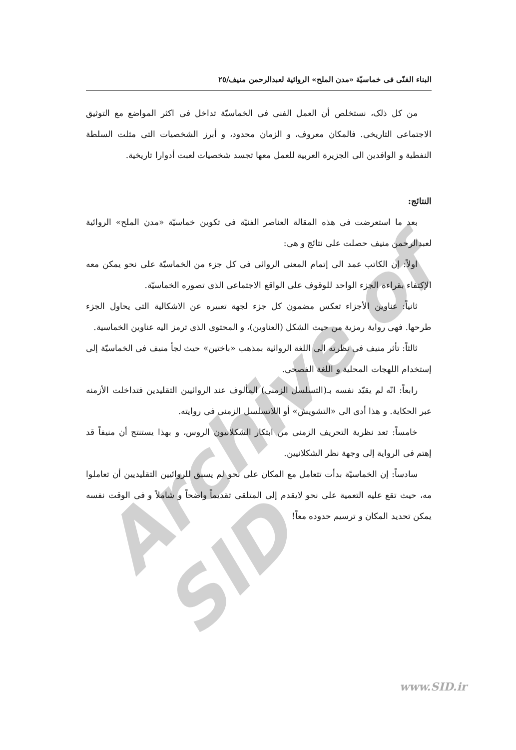Archive of SID
البناء الفنّى فى خماسيّة «مدن الملح» الروائية لعبدالرحمن منيف/٢٥
من كل ذلک، نستخلص أن العمل الفنى فى الخماسيّة تداخل فى اكثر المواضع مع التوثيق الاجتماعى التاريخى. فالمكان معروف، و الزمان محدود، و أبرز الشخصيات التى مثلت السلطة النفطية و الوافدين الى الجزيرة العربية للعمل معها تجسد شخصيات لعبت أدوارا تاريخية.
النتائج:
بعد ما استعرضت فى هذه المقالة العناصر الفنيّة فى تكوين خماسيّة «مدن الملح» الروائية لعبدالرحمن منيف حصلت على نتائج و هى:
اولاً: إن الكاتب عمد الى إتمام المعنى الروائى فى كل جزء من الخماسيّة على نحو يمكن معه الإكتفاء بقراءة الجزء الواحد للوقوف على الواقع الاجتماعى الذى تصوره الخماسيّة.
ثانياً: عناوين الأجزاء تعكس مضمون كل جزء لجهة تعبيره عن الاشكالية التى يحاول الجزء طرحها. فهى رواية رمزية من حيث الشكل (العناوين)، و المحتوى الذى ترمز اليه عناوين الخماسية.
ثالثاً: تأثر منيف فى نظرته الى اللغة الروائية بمذهب «باختين» حيث لجأ منيف فى الخماسيّة إلى إستخدام اللهجات المحلية و اللغة الفصحى.
رابعاً: انّه لم يقيّد نفسه بـ(التسلسل الزمنى) المألوف عند الروائيين التقليدين فتداخلت الأزمنه عبر الحكاية. و هذا أدى الى «التشويش» أو اللاتسلسل الزمنى فى روايته.
خامساً: تعد نظرية التحريف الزمنى من ابتكار الشكلانيون الروس، و بهذا يستنتج أن منيفاً قد إهتم فى الرواية إلى وجهة نظر الشكلانيين.
سادساً: إن الخماسيّة بدأت تتعامل مع المكان على نحو لم يسبق للروائيين التقليديين أن تعاملوا مه، حيث تقع عليه التعمية على نحو لايقدم إلى المتلقى تقديماً واضحاً و شاملاً و فى الوقت نفسه يمكن تحديد المكان و ترسيم حدوده معاً!
www.SID.ir